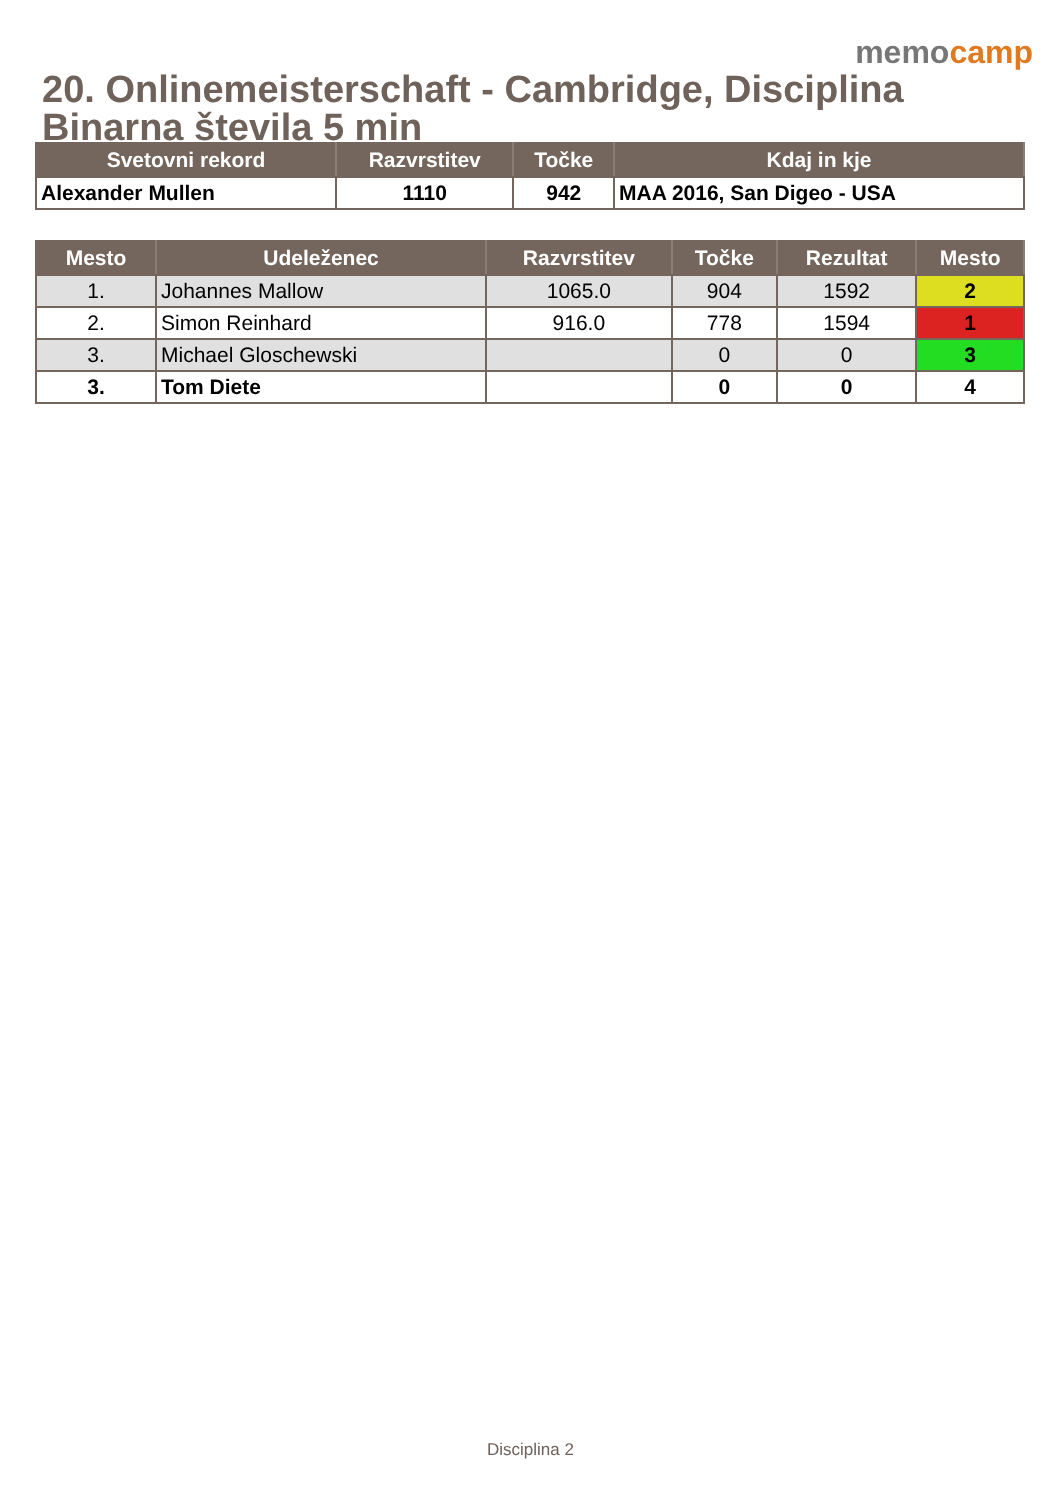memocamp
20. Onlinemeisterschaft - Cambridge, Disciplina Binarna števila 5 min
| Svetovni rekord | Razvrstitev | Točke | Kdaj in kje |
| --- | --- | --- | --- |
| Alexander Mullen | 1110 | 942 | MAA 2016, San Digeo - USA |
| Mesto | Udeleženec | Razvrstitev | Točke | Rezultat | Mesto |
| --- | --- | --- | --- | --- | --- |
| 1. | Johannes Mallow | 1065.0 | 904 | 1592 | 2 |
| 2. | Simon Reinhard | 916.0 | 778 | 1594 | 1 |
| 3. | Michael Gloschewski | | 0 | 0 | 3 |
| 3. | Tom Diete | | 0 | 0 | 4 |
Disciplina 2